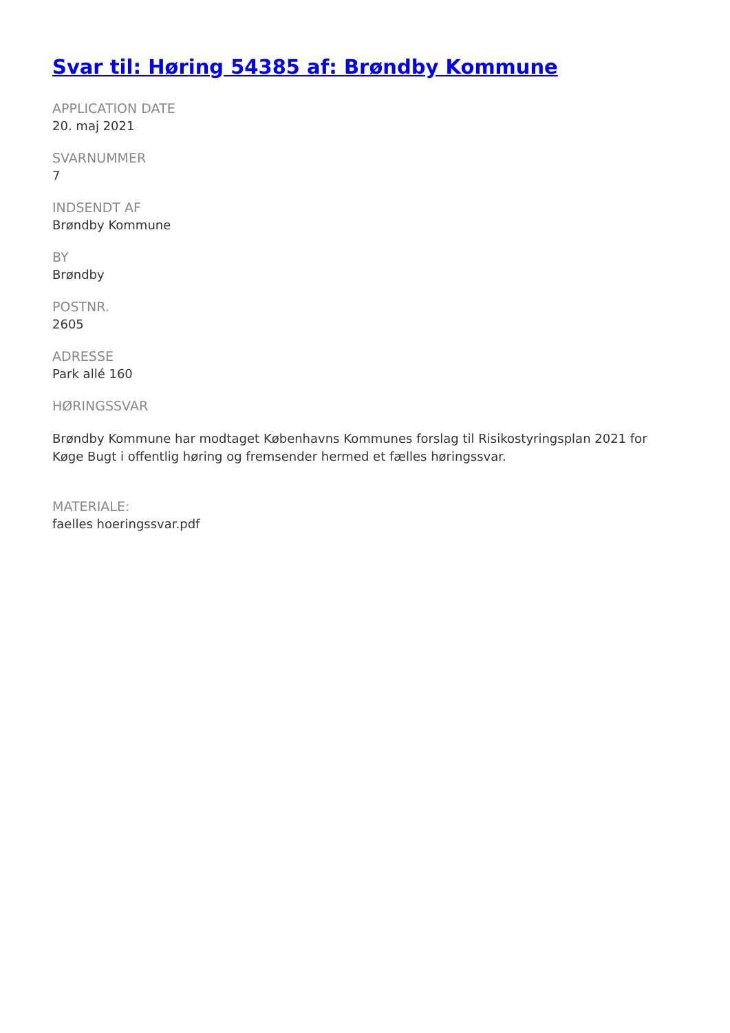Svar til: Høring 54385 af: Brøndby Kommune
APPLICATION DATE
20. maj 2021
SVARNUMMER
7
INDSENDT AF
Brøndby Kommune
BY
Brøndby
POSTNR.
2605
ADRESSE
Park allé 160
HØRINGSSVAR
Brøndby Kommune har modtaget Københavns Kommunes forslag til Risikostyringsplan 2021 for Køge Bugt i offentlig høring og fremsender hermed et fælles høringssvar.
MATERIALE:
faelles hoeringssvar.pdf